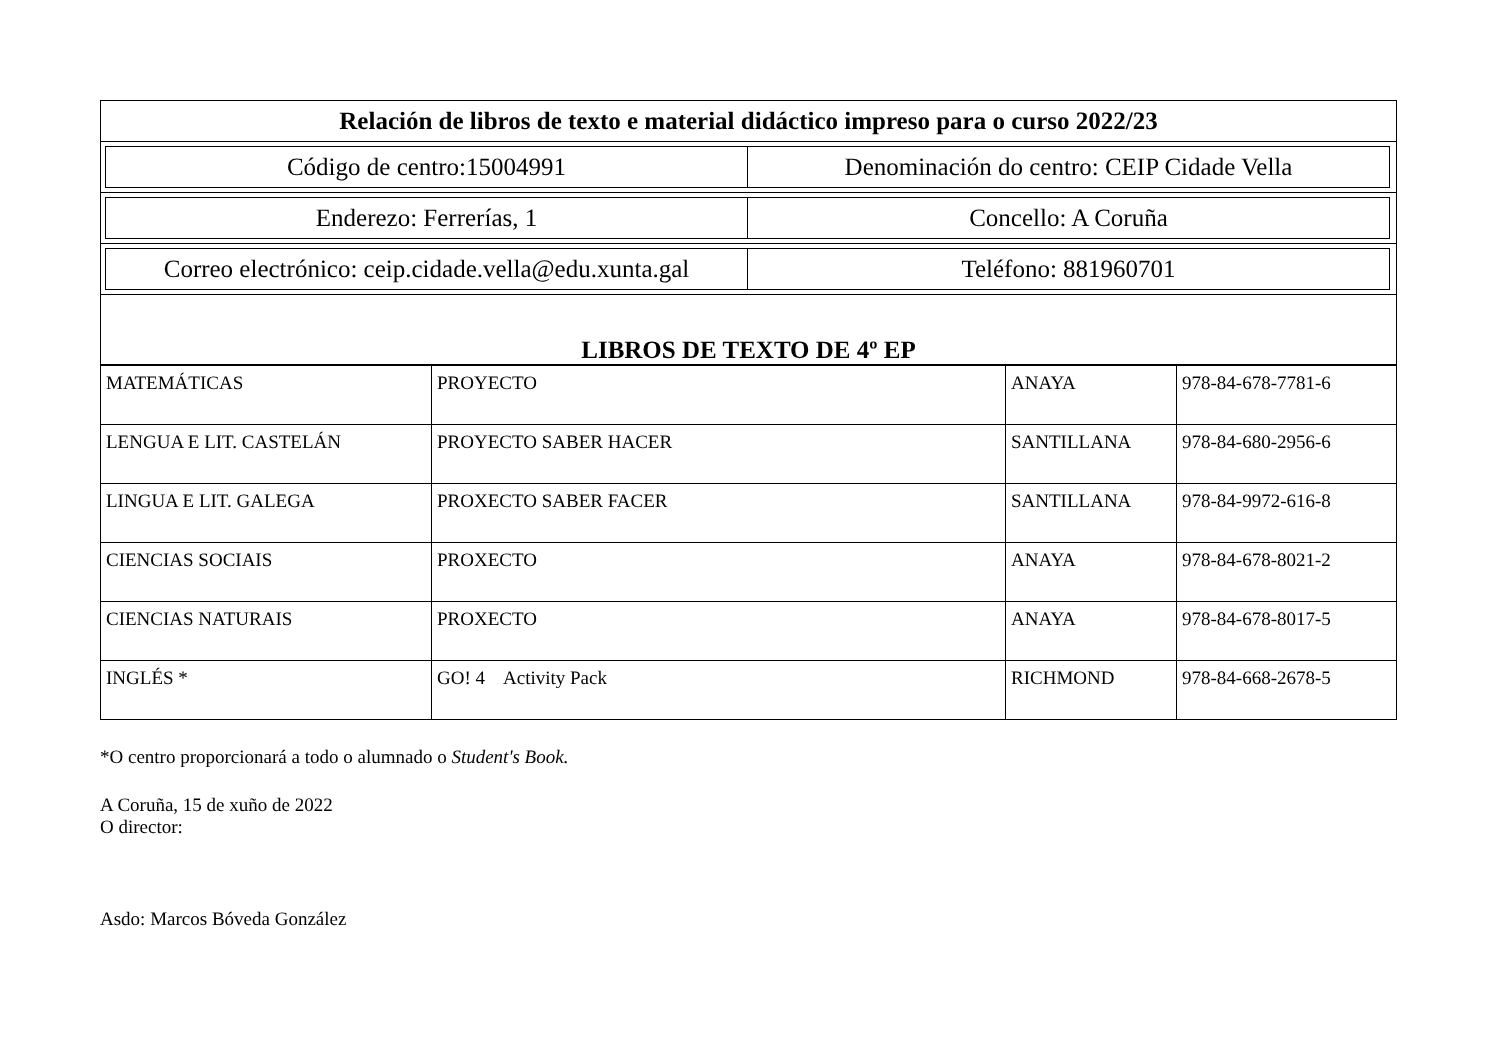| Relación de libros de texto e material didáctico impreso para o curso 2022/23 |
| / Código de centro:15004991 / Denominación do centro: CEIP Cidade Vella / |
| / Enderezo: Ferrerías, 1 / Concello: A Coruña / |
| / Correo electrónico: ceip.cidade.vella@edu.xunta.gal / Teléfono: 881960701 / |
| LIBROS DE TEXTO DE 4º EP |
| MATEMÁTICAS | PROYECTO | ANAYA | 978-84-678-7781-6 |
| LENGUA E LIT. CASTELÁN | PROYECTO SABER HACER | SANTILLANA | 978-84-680-2956-6 |
| LINGUA E LIT. GALEGA | PROXECTO SABER FACER | SANTILLANA | 978-84-9972-616-8 |
| CIENCIAS SOCIAIS | PROXECTO | ANAYA | 978-84-678-8021-2 |
| CIENCIAS NATURAIS | PROXECTO | ANAYA | 978-84-678-8017-5 |
| INGLÉS * | GO! 4 Activity Pack | RICHMOND | 978-84-668-2678-5 |
*O centro proporcionará a todo o alumnado o Student's Book.
A Coruña, 15 de xuño de 2022
O director:
Asdo: Marcos Bóveda González